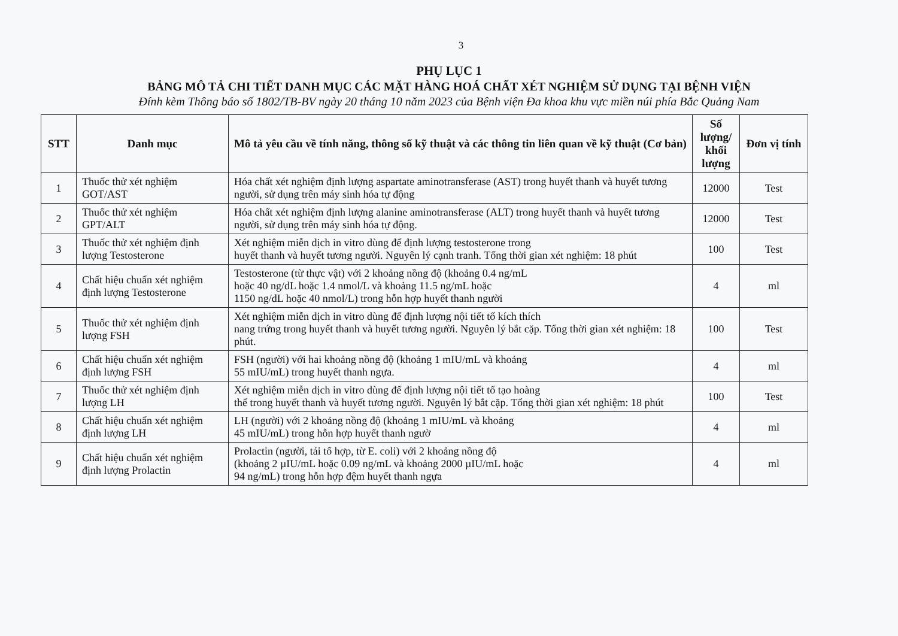3
PHỤ LỤC 1
BẢNG MÔ TẢ CHI TIẾT DANH MỤC CÁC MẶT HÀNG HOÁ CHẤT XÉT NGHIỆM SỬ DỤNG TẠI BỆNH VIỆN
Đính kèm Thông báo số 1802/TB-BV ngày 20 tháng 10 năm 2023 của Bệnh viện Đa khoa khu vực miền núi phía Bắc Quảng Nam
| STT | Danh mục | Mô tả yêu cầu về tính năng, thông số kỹ thuật và các thông tin liên quan về kỹ thuật (Cơ bản) | Số lượng/ khối lượng | Đơn vị tính |
| --- | --- | --- | --- | --- |
| 1 | Thuốc thử xét nghiệm GOT/AST | Hóa chất xét nghiệm định lượng aspartate aminotransferase (AST) trong huyết thanh và huyết tương người, sử dụng trên máy sinh hóa tự động | 12000 | Test |
| 2 | Thuốc thử xét nghiệm GPT/ALT | Hóa chất xét nghiệm định lượng alanine aminotransferase (ALT) trong huyết thanh và huyết tương người, sử dụng trên máy sinh hóa tự động. | 12000 | Test |
| 3 | Thuốc thử xét nghiệm định lượng Testosterone | Xét nghiệm miễn dịch in vitro dùng để định lượng testosterone trong huyết thanh và huyết tương người. Nguyên lý cạnh tranh. Tổng thời gian xét nghiệm: 18 phút | 100 | Test |
| 4 | Chất hiệu chuẩn xét nghiệm định lượng Testosterone | Testosterone (từ thực vật) với 2 khoảng nồng độ (khoảng 0.4 ng/mL hoặc 40 ng/dL hoặc 1.4 nmol/L và khoảng 11.5 ng/mL hoặc 1150 ng/dL hoặc 40 nmol/L) trong hỗn hợp huyết thanh người | 4 | ml |
| 5 | Thuốc thử xét nghiệm định lượng FSH | Xét nghiệm miễn dịch in vitro dùng để định lượng nội tiết tố kích thích nang trứng trong huyết thanh và huyết tương người. Nguyên lý bắt cặp. Tổng thời gian xét nghiệm: 18 phút. | 100 | Test |
| 6 | Chất hiệu chuẩn xét nghiệm định lượng FSH | FSH (người) với hai khoảng nồng độ (khoảng 1 mIU/mL và khoảng 55 mIU/mL) trong huyết thanh ngựa. | 4 | ml |
| 7 | Thuốc thử xét nghiệm định lượng LH | Xét nghiệm miễn dịch in vitro dùng để định lượng nội tiết tố tạo hoàng thể trong huyết thanh và huyết tương người. Nguyên lý bắt cặp. Tổng thời gian xét nghiệm: 18 phút | 100 | Test |
| 8 | Chất hiệu chuẩn xét nghiệm định lượng LH | LH (người) với 2 khoảng nồng độ (khoảng 1 mIU/mL và khoảng 45 mIU/mL) trong hỗn hợp huyết thanh ngườ | 4 | ml |
| 9 | Chất hiệu chuẩn xét nghiệm định lượng Prolactin | Prolactin (người, tái tổ hợp, từ E. coli) với 2 khoảng nồng độ (khoảng 2 µIU/mL hoặc 0.09 ng/mL và khoảng 2000 µIU/mL hoặc 94 ng/mL) trong hỗn hợp đệm huyết thanh ngựa | 4 | ml |